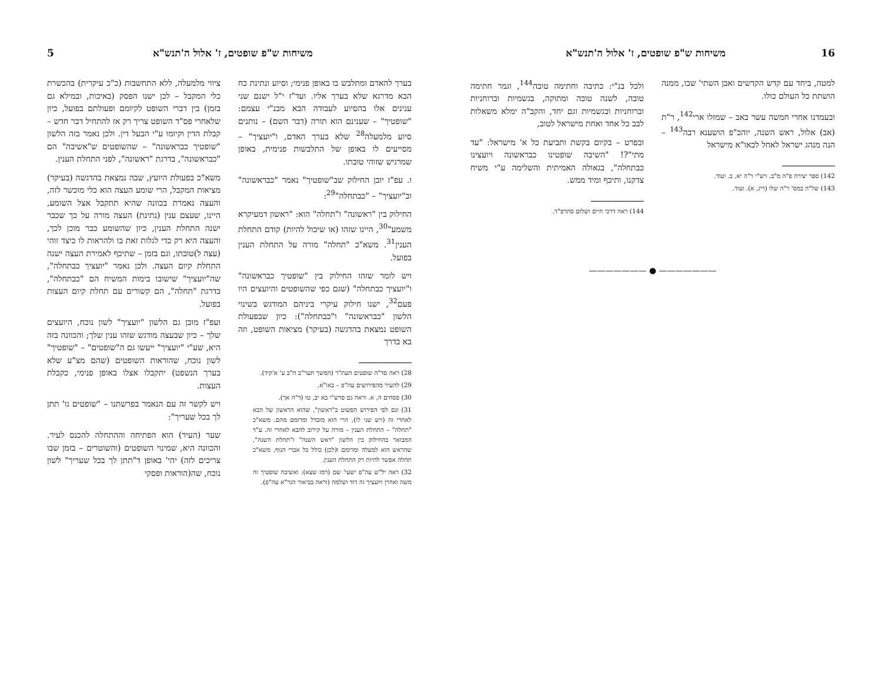16 משיחות ש"פ שופטים, ז' אלול ה'תנש"א
למטה, ביחד עם קדש הקדשים ואבן השתי' שבו, ממנה הושתת כל העולם כולו.
ובעמדנו אחרי חמשה עשר באב – שמזלו ארי<sup>142</sup>, ר"ת (אב) אלול, ראש השנה, יוהכ"פ הושענא רבה<sup>143</sup> – הנה מנהג ישראל לאחל לכאו"א מישראל
142) ספר יצירה פ"ה מ"ב. רש"י ר"ה יא, ב. ועוד.
143) של"ה במס' ר"ה שלו (ריג, א). ועוד.
ולכל בנ"י: כתיבה וחתימה טובה<sup>144</sup>, וגמר חתימה טובה, לשנה טובה ומתוקה, בגשמיות וברוחניות וברוחניות ובגשמיות וגם יחד, והקב"ה ימלא משאלות לבב כל אחד ואחת מישראל לטוב,
ובפרט – בקיום בקשת ותביעת כל א' מישראל: "עד מתי"?! "השיבה שופטינו כבראשונה ויועצינו כבתחלה", בגאולה האמיתית והשלימה ע"י משיח צדקנו, ותיכף ומיד ממש.
144) ראה דרכי חיים ושלום סתרפ"ד.
——————— ● ———————
משיחות ש"פ שופטים, ז' אלול ה'תנש"א 5
בערך להאדם ומתלבש בו באופן פנימי; וסיוע ונתינת כח הבא מדרגא שלא בערך אליו. ועד"ז י"ל ישנם שני ענינים אלו בהסיוע לעבודה הבא מבנ"י עצמם: "שופטיך" – שענינם הוא תורה (דבר השם) – נותנים סיוע מלמעלה<sup>28</sup> שלא בערך האדם, ו"יועציך" – מסייעים לו באופן של התלבשות פנימית, באופן שמרגיש שזוהי טובתו.
ו. עפ"ז יובן החילוק שב"שופטיך" נאמר "כבראשונה" וב"יועציך" – "כבתחלה"<sup>29</sup>:
החילוק בין "ראשונה" ו"תחלה" הוא: "ראשון דמעיקרא משמע"<sup>30</sup>, היינו שזהו (או שיכול להיות) קודם התחלת הענין<sup>31</sup>. משא"כ "תחלה" מורה על התחלת הענין בפועל.
ויש לומר שזהו החילוק בין "שופטיך כבראשונה" ו"יועציך כבתחלה" (שגם כפי שהשופטים והיועצים היו פעם<sup>32</sup>, ישנו חילוק עיקרי ביניהם המודגש בשינוי הלשון "כבראשונה" ו"כבתחלה"): כיון שבפעולת השופט נמצאת בהדגשה (בעיקר) מציאות השופט, וזה בא בדרך
28) ראה סד"ה שופטים העת"ר (המשך תער"ב ח"ב ע' א'קיד).
29) להעיר מהפירושים עה"פ – באו"א.
30) פסחים ה, א. וראה גם פרש"י בא יב, טו (ד"ה אך).
31) וגם לפי הפירוש הפשוט ב"ראשון", שהוא הראשון של הבא לאחרי זה (ויש שני לו), הרי הוא מובדל ומרומם מהם. משא"כ "תחלה" – התחלת הענין – מורה על קירוב להבא לאחרי זה. ע"ד המבואר בהחילוק בין הלשון "ראש השנה" ו"תחלת השנה", שהראש הוא למעלה ומרומם ו(לכן) כולל כל אברי הגוף, משא"כ תחלה אפשר להיות רק התחלת הענין.
32) ראה יל"ש עה"פ ישעי' שם (רמז שצא): ואשיבה שופטיך זה משה ואהרן ויועציך זה דוד ושלמה (וראה בביאור הגר"א עה"פ).
ציווי מלמעלה, ללא התחשבות (כ"כ עיקרית) בהכשרת כלי המקבל – לכן ישנו הפסק (באיכות, ובמילא גם בזמן) בין דברי השופט לקיומם ופעולתם בפועל, כיון שלאחרי פס"ד השופט צריך רק אז להתחיל דבר חדש – קבלת הדין וקיומו ע"י הבעל דין. ולכן נאמר בזה הלשון "שופטיך כבראשונה" – שהשופטים ש"אשיבה" הם "כבראשונה", בדרגת "ראשונה", לפני התחלת הענין.
משא"כ בפעולת היועץ, שבה נמצאת בהדגשה (בעיקר) מציאות המקבל, הרי שומע העצה הוא כלי מוכשר לזה, והעצה נאמרת בכוונה שהיא תתקבל אצל השומע, היינו, שעצם ענין (נתינת) העצה מורה על כך שכבר ישנה התחלת הענין, כיון שהשומע כבר מוכן לכך, והעצה היא רק כדי לגלות זאת בו ולהראות לו כיצד זוהי (עצה ל)טובתו, וגם בזמן – שתיכף לאמירת העצה ישנה התחלת קיום העצה. ולכן נאמר "יועציך כבתחלה", שה"יועציך" שישובו בימות המשיח הם "כבתחלה", בדרגת "תחלה", הם קשורים עם תחלת קיום העצות בפועל.
ועפ"ז מובן גם הלשון "יועציך" לשון נוכח, היועצים שלך – כיון שבעצה מודגש שזהו ענין שלך; והכוונה בזה היא, שע"י "יועציך" ייעשו גם ה"שופטים" – "שופטיך" לשון נוכח, שהוראות השופטים (שהם מצ"ע שלא בערך הנשפט) יתקבלו אצלו באופן פנימי, כקבלת העצות.
ויש לקשר זה עם הנאמר בפרשתנו – "שופטים גו' תתן לך בכל שעריך":
שער (העיר) הוא הפתיחה וההתחלה להכנס לעיר. והכוונה היא, שמינוי השופטים (והשוטרים – בזמן שבו צריכים לזה) יהי' באופן ד"תתן לך בכל שעריך" לשון נוכח, שה(הוראות ופסקי